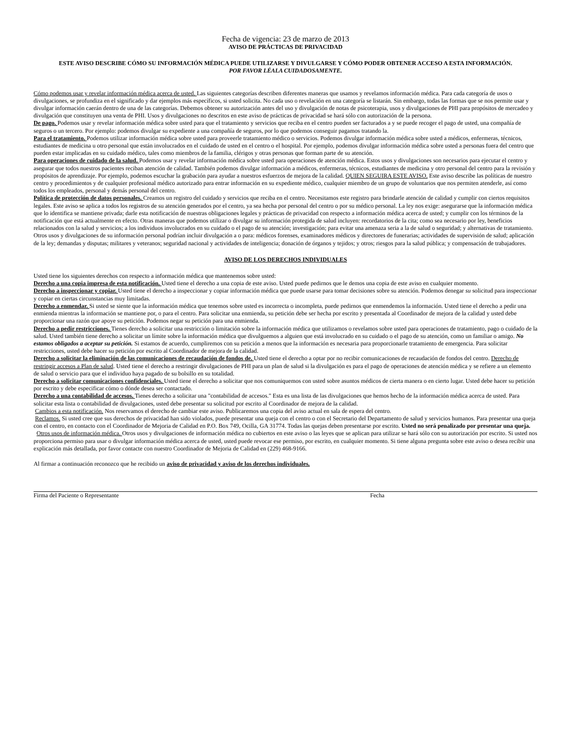Fecha de vigencia: 23 de marzo de 2013
AVISO DE PRÁCTICAS DE PRIVACIDAD
ESTE AVISO DESCRIBE CÓMO SU INFORMACIÓN MÉDICA PUEDE UTILIZARSE Y DIVULGARSE Y CÓMO PODER OBTENER ACCESO A ESTA INFORMACIÓN.
POR FAVOR LÉALA CUIDADOSAMENTE.
Cómo podemos usar y revelar información médica acerca de usted. Las siguientes categorías describen diferentes maneras que usamos y revelamos información médica. Para cada categoría de usos o divulgaciones, se profundiza en el significado y dar ejemplos más específicos, si usted solicita. No cada uso o revelación en una categoría se listarán. Sin embargo, todas las formas que se nos permite usar y divulgar información caerán dentro de una de las categorías. Debemos obtener su autorización antes del uso y divulgación de notas de psicoterapia, usos y divulgaciones de PHI para propósitos de mercadeo y divulgación que constituyen una venta de PHI. Usos y divulgaciones no descritos en este aviso de prácticas de privacidad se hará sólo con autorización de la persona.
De pago. Podemos usar y revelar información médica sobre usted para que el tratamiento y servicios que reciba en el centro pueden ser facturados a y se puede recoger el pago de usted, una compañía de seguros o un tercero. Por ejemplo: podemos divulgar su expediente a una compañía de seguros, por lo que podemos conseguir pagamos tratando la.
Para el tratamiento. Podemos utilizar información médica sobre usted para proveerle tratamiento médico o servicios. Podemos divulgar información médica sobre usted a médicos, enfermeras, técnicos, estudiantes de medicina u otro personal que están involucrados en el cuidado de usted en el centro o el hospital. Por ejemplo, podemos divulgar información médica sobre usted a personas fuera del centro que pueden estar implicadas en su cuidado médico, tales como miembros de la familia, clérigos y otras personas que forman parte de su atención.
Para operaciones de cuidado de la salud. Podemos usar y revelar información médica sobre usted para operaciones de atención médica. Estos usos y divulgaciones son necesarios para ejecutar el centro y asegurar que todos nuestros pacientes reciban atención de calidad. También podemos divulgar información a médicos, enfermeras, técnicos, estudiantes de medicina y otro personal del centro para la revisión y propósitos de aprendizaje. Por ejemplo, podemos escuchar la grabación para ayudar a nuestros esfuerzos de mejora de la calidad. QUIEN SEGUIRA ESTE AVISO. Este aviso describe las políticas de nuestro centro y procedimientos y de cualquier profesional médico autorizado para entrar información en su expediente médico, cualquier miembro de un grupo de voluntarios que nos permiten atenderle, así como todos los empleados, personal y demás personal del centro.
Política de protección de datos personales. Creamos un registro del cuidado y servicios que reciba en el centro. Necesitamos este registro para brindarle atención de calidad y cumplir con ciertos requisitos legales. Este aviso se aplica a todos los registros de su atención generados por el centro, ya sea hecha por personal del centro o por su médico personal. La ley nos exige: asegurarse que la información médica que lo identifica se mantiene privada; darle esta notificación de nuestras obligaciones legales y prácticas de privacidad con respecto a información médica acerca de usted; y cumplir con los términos de la notificación que está actualmente en efecto. Otras maneras que podemos utilizar o divulgar su información protegida de salud incluyen: recordatorios de la cita; como sea necesario por ley, beneficios relacionados con la salud y servicios; a los individuos involucrados en su cuidado o el pago de su atención; investigación; para evitar una amenaza seria a la de salud o seguridad; y alternativas de tratamiento. Otros usos y divulgaciones de su información personal podrían incluir divulgación a o para: médicos forenses, examinadores médicos y directores de funerarias; actividades de supervisión de salud; aplicación de la ley; demandas y disputas; militares y veteranos; seguridad nacional y actividades de inteligencia; donación de órganos y tejidos; y otros; riesgos para la salud pública; y compensación de trabajadores.
AVISO DE LOS DERECHOS INDIVIDUALES
Usted tiene los siguientes derechos con respecto a información médica que mantenemos sobre usted:
Derecho a una copia impresa de esta notificación. Usted tiene el derecho a una copia de este aviso. Usted puede pedirnos que le demos una copia de este aviso en cualquier momento.
Derecho a inspeccionar y copiar. Usted tiene el derecho a inspeccionar y copiar información médica que puede usarse para tomar decisiones sobre su atención. Podemos denegar su solicitud para inspeccionar y copiar en ciertas circunstancias muy limitadas.
Derecho a enmendar. Si usted se siente que la información médica que tenemos sobre usted es incorrecta o incompleta, puede pedirnos que enmendemos la información. Usted tiene el derecho a pedir una enmienda mientras la información se mantiene por, o para el centro. Para solicitar una enmienda, su petición debe ser hecha por escrito y presentada al Coordinador de mejora de la calidad y usted debe proporcionar una razón que apoye su petición. Podemos negar su petición para una enmienda.
Derecho a pedir restricciones. Tienes derecho a solicitar una restricción o limitación sobre la información médica que utilizamos o revelamos sobre usted para operaciones de tratamiento, pago o cuidado de la salud. Usted también tiene derecho a solicitar un límite sobre la información médica que divulguemos a alguien que está involucrado en su cuidado o el pago de su atención, como un familiar o amigo. No estamos obligados a aceptar su petición. Si estamos de acuerdo, cumpliremos con su petición a menos que la información es necesaria para proporcionarle tratamiento de emergencia. Para solicitar restricciones, usted debe hacer su petición por escrito al Coordinador de mejora de la calidad.
Derecho a solicitar la eliminación de las comunicaciones de recaudación de fondos de. Usted tiene el derecho a optar por no recibir comunicaciones de recaudación de fondos del centro. Derecho de restringir accesos a Plan de salud. Usted tiene el derecho a restringir divulgaciones de PHI para un plan de salud si la divulgación es para el pago de operaciones de atención médica y se refiere a un elemento de salud o servicio para que el individuo haya pagado de su bolsillo en su totalidad.
Derecho a solicitar comunicaciones confidenciales. Usted tiene el derecho a solicitar que nos comuniquemos con usted sobre asuntos médicos de cierta manera o en cierto lugar. Usted debe hacer su petición por escrito y debe especificar cómo o dónde desea ser contactado.
Derecho a una contabilidad de accesos. Tienes derecho a solicitar una "contabilidad de accesos." Esta es una lista de las divulgaciones que hemos hecho de la información médica acerca de usted. Para solicitar esta lista o contabilidad de divulgaciones, usted debe presentar su solicitud por escrito al Coordinador de mejora de la calidad.
Cambios a esta notificación. Nos reservamos el derecho de cambiar este aviso. Publicaremos una copia del aviso actual en sala de espera del centro.
Reclamos. Si usted cree que sus derechos de privacidad han sido violados, puede presentar una queja con el centro o con el Secretario del Departamento de salud y servicios humanos. Para presentar una queja con el centro, en contacto con el Coordinador de Mejoria de Calidad en P.O. Box 749, Ocilla, GA 31774. Todas las quejas deben presentarse por escrito. Usted no será penalizado por presentar una queja.
Otros usos de información médica. Otros usos y divulgaciones de información médica no cubiertos en este aviso o las leyes que se aplican para utilizar se hará sólo con su autorización por escrito. Si usted nos proporciona permiso para usar o divulgar información médica acerca de usted, usted puede revocar ese permiso, por escrito, en cualquier momento. Si tiene alguna pregunta sobre este aviso o desea recibir una explicación más detallada, por favor contacte con nuestro Coordinador de Mejoria de Calidad en (229) 468-9166.
Al firmar a continuación reconozco que he recibido un aviso de privacidad y aviso de los derechos individuales.
Firma del Paciente o Representante Fecha